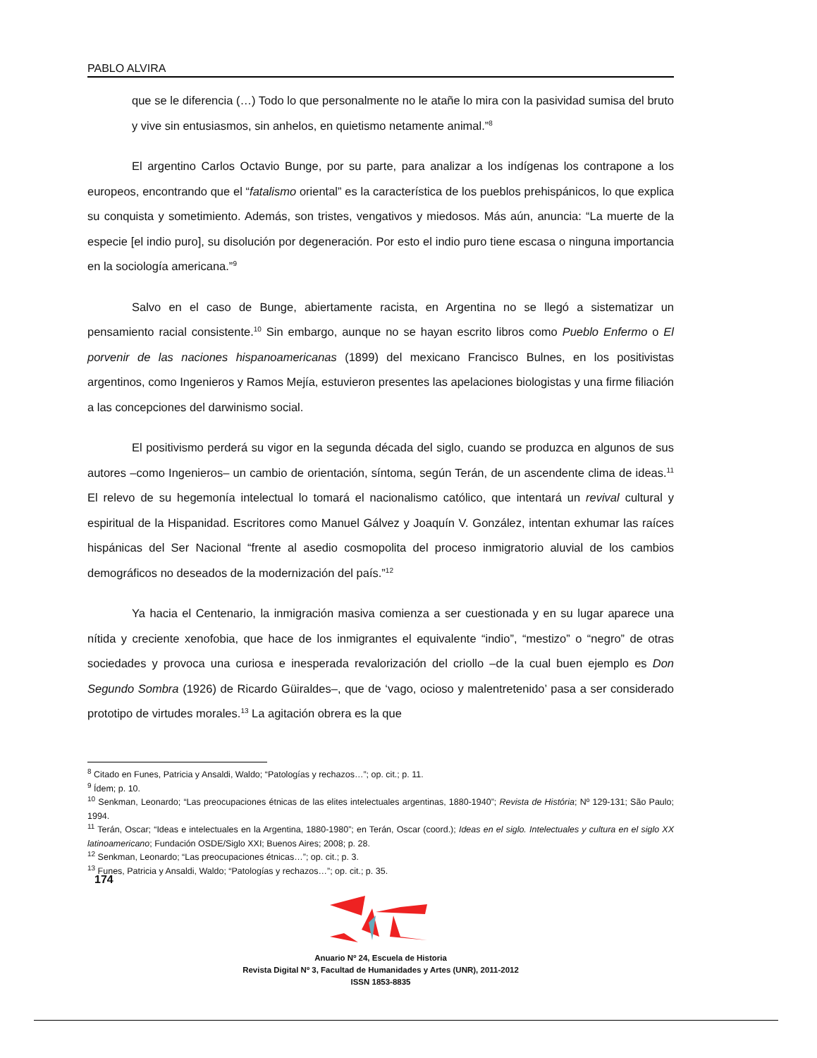PABLO ALVIRA
que se le diferencia (…) Todo lo que personalmente no le atañe lo mira con la pasividad sumisa del bruto y vive sin entusiasmos, sin anhelos, en quietismo netamente animal.”<sup>8</sup>
El argentino Carlos Octavio Bunge, por su parte, para analizar a los indígenas los contrapone a los europeos, encontrando que el “fatalismo oriental” es la característica de los pueblos prehispánicos, lo que explica su conquista y sometimiento. Además, son tristes, vengativos y miedosos. Más aún, anuncia: “La muerte de la especie [el indio puro], su disolución por degeneración. Por esto el indio puro tiene escasa o ninguna importancia en la sociología americana.”<sup>9</sup>
Salvo en el caso de Bunge, abiertamente racista, en Argentina no se llegó a sistematizar un pensamiento racial consistente.<sup>10</sup> Sin embargo, aunque no se hayan escrito libros como Pueblo Enfermo o El porvenir de las naciones hispanoamericanas (1899) del mexicano Francisco Bulnes, en los positivistas argentinos, como Ingenieros y Ramos Mejía, estuvieron presentes las apelaciones biologistas y una firme filiación a las concepciones del darwinismo social.
El positivismo perderá su vigor en la segunda década del siglo, cuando se produzca en algunos de sus autores –como Ingenieros– un cambio de orientación, síntoma, según Terán, de un ascendente clima de ideas.<sup>11</sup> El relevo de su hegemonía intelectual lo tomará el nacionalismo católico, que intentará un revival cultural y espiritual de la Hispanidad. Escritores como Manuel Gálvez y Joaquín V. González, intentan exhumar las raíces hispánicas del Ser Nacional “frente al asedio cosmopolita del proceso inmigratorio aluvial de los cambios demográficos no deseados de la modernización del país.”<sup>12</sup>
Ya hacia el Centenario, la inmigración masiva comienza a ser cuestionada y en su lugar aparece una nítida y creciente xenofobia, que hace de los inmigrantes el equivalente “indio”, “mestizo” o “negro” de otras sociedades y provoca una curiosa e inesperada revalorización del criollo –de la cual buen ejemplo es Don Segundo Sombra (1926) de Ricardo Güiraldes–, que de ‘vago, ocioso y malentretenido’ pasa a ser considerado prototipo de virtudes morales.<sup>13</sup> La agitación obrera es la que
<sup>8</sup> Citado en Funes, Patricia y Ansaldi, Waldo; “Patologías y rechazos…”; op. cit.; p. 11.
<sup>9</sup> Ídem; p. 10.
<sup>10</sup> Senkman, Leonardo; “Las preocupaciones étnicas de las elites intelectuales argentinas, 1880-1940”; Revista de História; Nº 129-131; São Paulo; 1994.
<sup>11</sup> Terán, Oscar; “Ideas e intelectuales en la Argentina, 1880-1980”; en Terán, Oscar (coord.); Ideas en el siglo. Intelectuales y cultura en el siglo XX latinoamericano; Fundación OSDE/Siglo XXI; Buenos Aires; 2008; p. 28.
<sup>12</sup> Senkman, Leonardo; “Las preocupaciones étnicas…”; op. cit.; p. 3.
<sup>13</sup> Funes, Patricia y Ansaldi, Waldo; “Patologías y rechazos…”; op. cit.; p. 35.
174
Anuario Nº 24, Escuela de Historia
Revista Digital Nº 3, Facultad de Humanidades y Artes (UNR), 2011-2012
ISSN 1853-8835